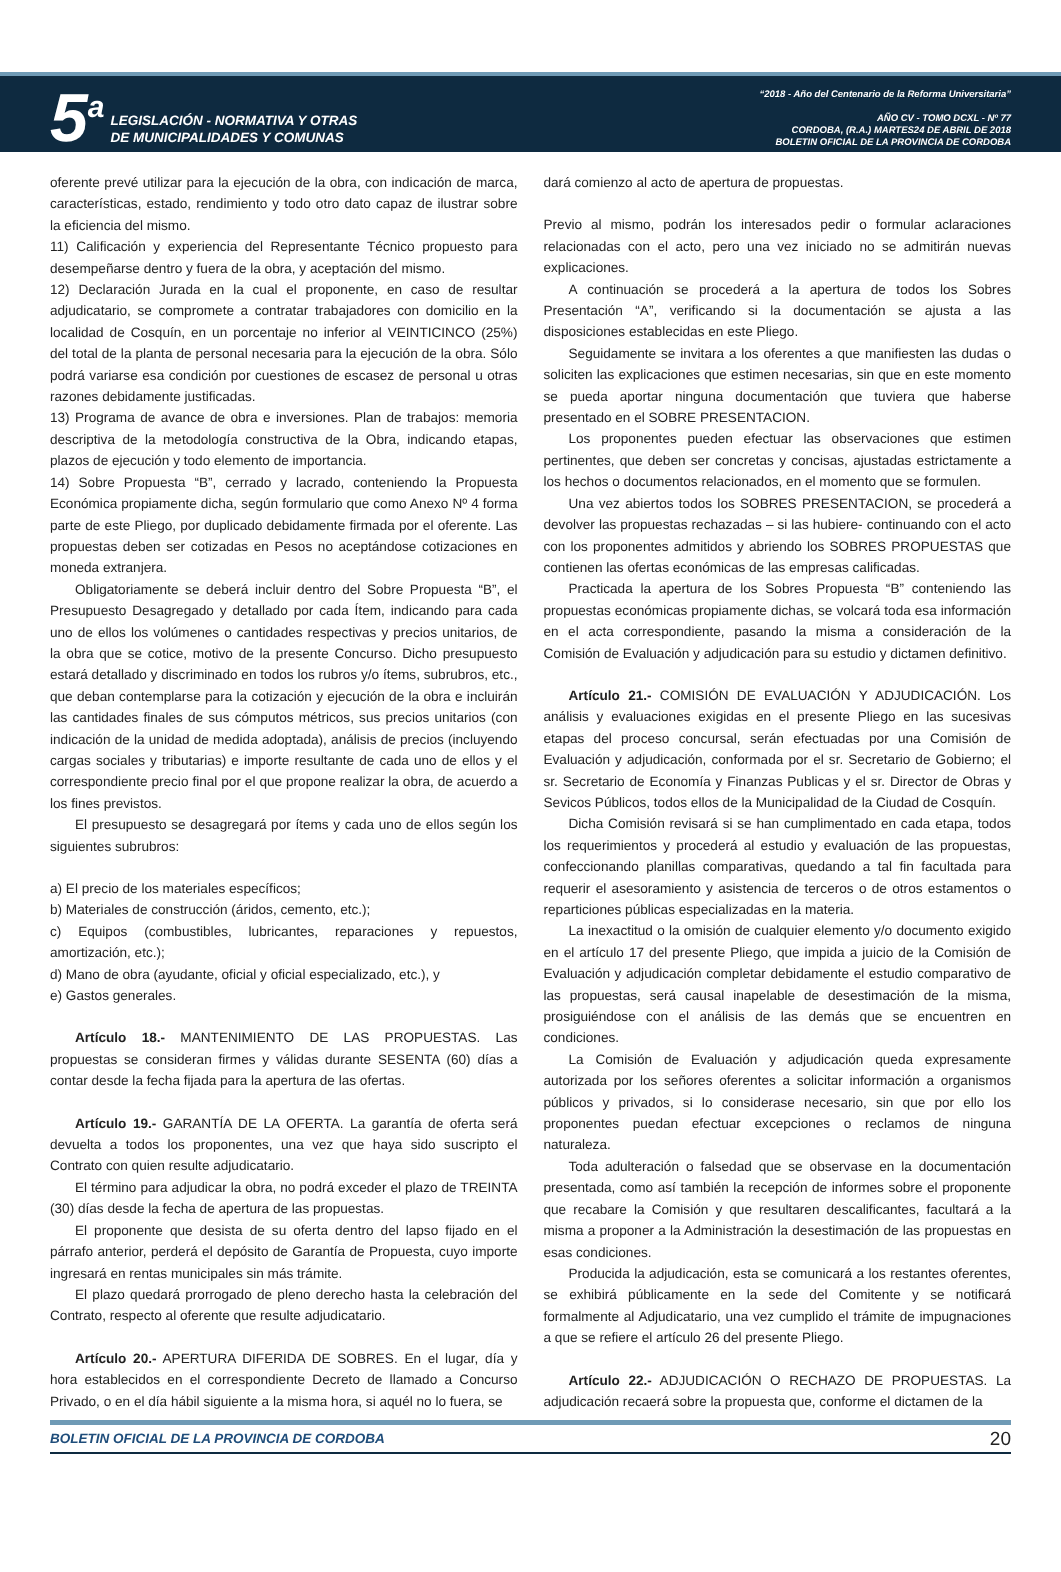5<sup>a</sup>
LEGISLACIÓN - NORMATIVA Y OTRAS
DE MUNICIPALIDADES Y COMUNAS
“2018 - Año del Centenario de la Reforma Universitaria”
AÑO CV - TOMO DCXL - Nº 77
CORDOBA, (R.A.) MARTES24 DE ABRIL DE 2018
BOLETIN OFICIAL DE LA PROVINCIA DE CORDOBA
oferente prevé utilizar para la ejecución de la obra, con indicación de marca, características, estado, rendimiento y todo otro dato capaz de ilustrar sobre la eficiencia del mismo.
11) Calificación y experiencia del Representante Técnico propuesto para desempeñarse dentro y fuera de la obra, y aceptación del mismo.
12) Declaración Jurada en la cual el proponente, en caso de resultar adjudicatario, se compromete a contratar trabajadores con domicilio en la localidad de Cosquín, en un porcentaje no inferior al VEINTICINCO (25%) del total de la planta de personal necesaria para la ejecución de la obra. Sólo podrá variarse esa condición por cuestiones de escasez de personal u otras razones debidamente justificadas.
13) Programa de avance de obra e inversiones. Plan de trabajos: memoria descriptiva de la metodología constructiva de la Obra, indicando etapas, plazos de ejecución y todo elemento de importancia.
14) Sobre Propuesta “B”, cerrado y lacrado, conteniendo la Propuesta Económica propiamente dicha, según formulario que como Anexo Nº 4 forma parte de este Pliego, por duplicado debidamente firmada por el oferente. Las propuestas deben ser cotizadas en Pesos no aceptándose cotizaciones en moneda extranjera.
Obligatoriamente se deberá incluir dentro del Sobre Propuesta “B”, el Presupuesto Desagregado y detallado por cada Ítem, indicando para cada uno de ellos los volúmenes o cantidades respectivas y precios unitarios, de la obra que se cotice, motivo de la presente Concurso. Dicho presupuesto estará detallado y discriminado en todos los rubros y/o ítems, subrubros, etc., que deban contemplarse para la cotización y ejecución de la obra e incluirán las cantidades finales de sus cómputos métricos, sus precios unitarios (con indicación de la unidad de medida adoptada), análisis de precios (incluyendo cargas sociales y tributarias) e importe resultante de cada uno de ellos y el correspondiente precio final por el que propone realizar la obra, de acuerdo a los fines previstos.
El presupuesto se desagregará por ítems y cada uno de ellos según los siguientes subrubros:
a) El precio de los materiales específicos;
b) Materiales de construcción (áridos, cemento, etc.);
c) Equipos (combustibles, lubricantes, reparaciones y repuestos, amortización, etc.);
d) Mano de obra (ayudante, oficial y oficial especializado, etc.), y
e) Gastos generales.
Artículo 18.- MANTENIMIENTO DE LAS PROPUESTAS. Las propuestas se consideran firmes y válidas durante SESENTA (60) días a contar desde la fecha fijada para la apertura de las ofertas.
Artículo 19.- GARANTÍA DE LA OFERTA. La garantía de oferta será devuelta a todos los proponentes, una vez que haya sido suscripto el Contrato con quien resulte adjudicatario.
El término para adjudicar la obra, no podrá exceder el plazo de TREINTA (30) días desde la fecha de apertura de las propuestas.
El proponente que desista de su oferta dentro del lapso fijado en el párrafo anterior, perderá el depósito de Garantía de Propuesta, cuyo importe ingresará en rentas municipales sin más trámite.
El plazo quedará prorrogado de pleno derecho hasta la celebración del Contrato, respecto al oferente que resulte adjudicatario.
Artículo 20.- APERTURA DIFERIDA DE SOBRES. En el lugar, día y hora establecidos en el correspondiente Decreto de llamado a Concurso Privado, o en el día hábil siguiente a la misma hora, si aquél no lo fuera, se
dará comienzo al acto de apertura de propuestas.
Previo al mismo, podrán los interesados pedir o formular aclaraciones relacionadas con el acto, pero una vez iniciado no se admitirán nuevas explicaciones.
A continuación se procederá a la apertura de todos los Sobres Presentación “A”, verificando si la documentación se ajusta a las disposiciones establecidas en este Pliego.
Seguidamente se invitara a los oferentes a que manifiesten las dudas o soliciten las explicaciones que estimen necesarias, sin que en este momento se pueda aportar ninguna documentación que tuviera que haberse presentado en el SOBRE PRESENTACION.
Los proponentes pueden efectuar las observaciones que estimen pertinentes, que deben ser concretas y concisas, ajustadas estrictamente a los hechos o documentos relacionados, en el momento que se formulen.
Una vez abiertos todos los SOBRES PRESENTACION, se procederá a devolver las propuestas rechazadas – si las hubiere- continuando con el acto con los proponentes admitidos y abriendo los SOBRES PROPUESTAS que contienen las ofertas económicas de las empresas calificadas.
Practicada la apertura de los Sobres Propuesta “B” conteniendo las propuestas económicas propiamente dichas, se volcará toda esa información en el acta correspondiente, pasando la misma a consideración de la Comisión de Evaluación y adjudicación para su estudio y dictamen definitivo.
Artículo 21.- COMISIÓN DE EVALUACIÓN Y ADJUDICACIÓN. Los análisis y evaluaciones exigidas en el presente Pliego en las sucesivas etapas del proceso concursal, serán efectuadas por una Comisión de Evaluación y adjudicación, conformada por el sr. Secretario de Gobierno; el sr. Secretario de Economía y Finanzas Publicas y el sr. Director de Obras y Sevicos Públicos, todos ellos de la Municipalidad de la Ciudad de Cosquín.
Dicha Comisión revisará si se han cumplimentado en cada etapa, todos los requerimientos y procederá al estudio y evaluación de las propuestas, confeccionando planillas comparativas, quedando a tal fin facultada para requerir el asesoramiento y asistencia de terceros o de otros estamentos o reparticiones públicas especializadas en la materia.
La inexactitud o la omisión de cualquier elemento y/o documento exigido en el artículo 17 del presente Pliego, que impida a juicio de la Comisión de Evaluación y adjudicación completar debidamente el estudio comparativo de las propuestas, será causal inapelable de desestimación de la misma, prosiguiéndose con el análisis de las demás que se encuentren en condiciones.
La Comisión de Evaluación y adjudicación queda expresamente autorizada por los señores oferentes a solicitar información a organismos públicos y privados, si lo considerase necesario, sin que por ello los proponentes puedan efectuar excepciones o reclamos de ninguna naturaleza.
Toda adulteración o falsedad que se observase en la documentación presentada, como así también la recepción de informes sobre el proponente que recabare la Comisión y que resultaren descalificantes, facultará a la misma a proponer a la Administración la desestimación de las propuestas en esas condiciones.
Producida la adjudicación, esta se comunicará a los restantes oferentes, se exhibirá públicamente en la sede del Comitente y se notificará formalmente al Adjudicatario, una vez cumplido el trámite de impugnaciones a que se refiere el artículo 26 del presente Pliego.
Artículo 22.- ADJUDICACIÓN O RECHAZO DE PROPUESTAS. La adjudicación recaerá sobre la propuesta que, conforme el dictamen de la
BOLETIN OFICIAL DE LA PROVINCIA DE CORDOBA 20